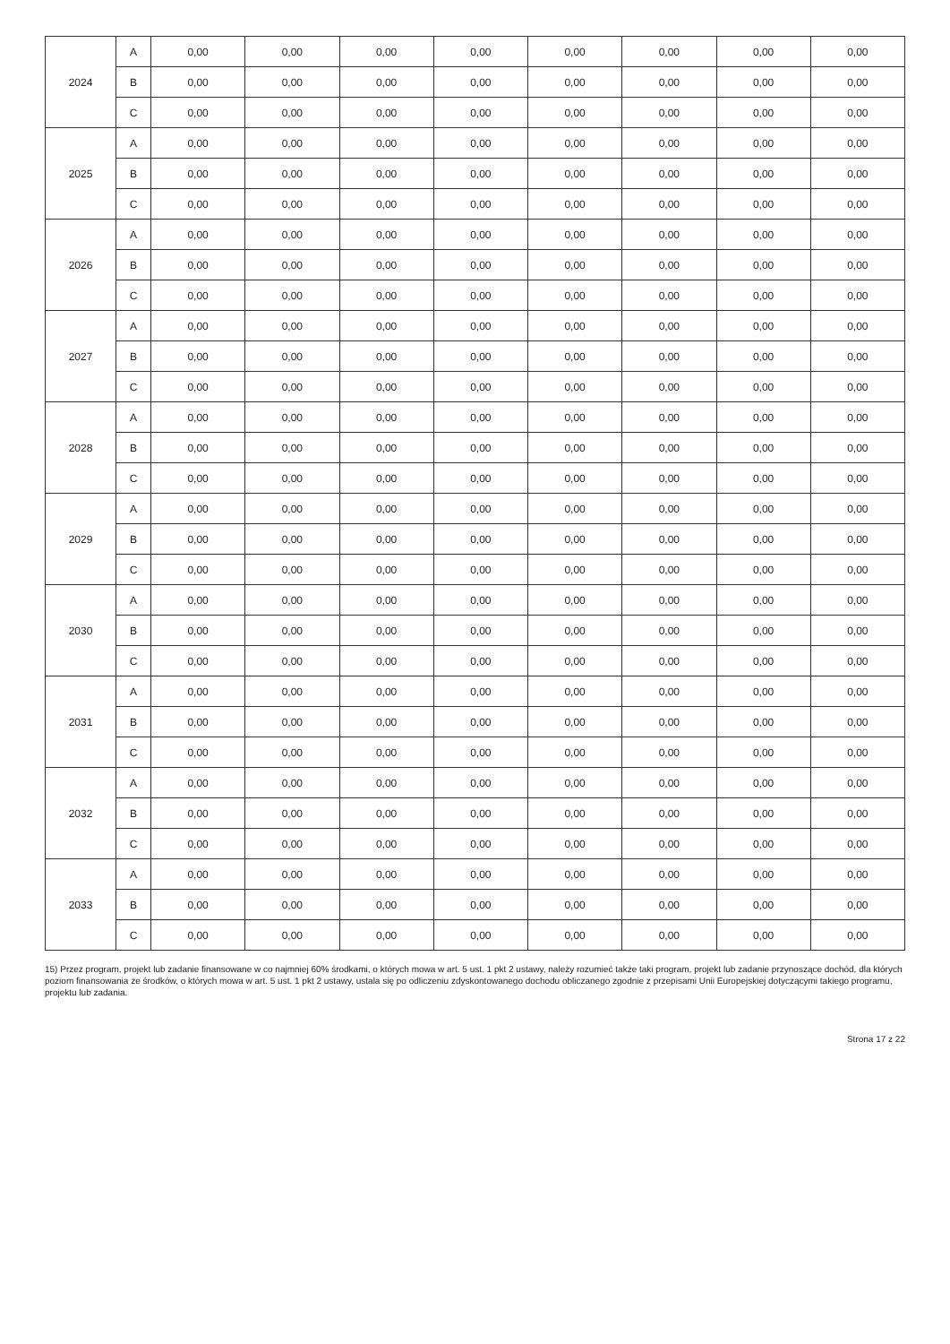| 2024 | A | 0,00 | 0,00 | 0,00 | 0,00 | 0,00 | 0,00 | 0,00 | 0,00 |
| | B | 0,00 | 0,00 | 0,00 | 0,00 | 0,00 | 0,00 | 0,00 | 0,00 |
| | C | 0,00 | 0,00 | 0,00 | 0,00 | 0,00 | 0,00 | 0,00 | 0,00 |
| 2025 | A | 0,00 | 0,00 | 0,00 | 0,00 | 0,00 | 0,00 | 0,00 | 0,00 |
| | B | 0,00 | 0,00 | 0,00 | 0,00 | 0,00 | 0,00 | 0,00 | 0,00 |
| | C | 0,00 | 0,00 | 0,00 | 0,00 | 0,00 | 0,00 | 0,00 | 0,00 |
| 2026 | A | 0,00 | 0,00 | 0,00 | 0,00 | 0,00 | 0,00 | 0,00 | 0,00 |
| | B | 0,00 | 0,00 | 0,00 | 0,00 | 0,00 | 0,00 | 0,00 | 0,00 |
| | C | 0,00 | 0,00 | 0,00 | 0,00 | 0,00 | 0,00 | 0,00 | 0,00 |
| 2027 | A | 0,00 | 0,00 | 0,00 | 0,00 | 0,00 | 0,00 | 0,00 | 0,00 |
| | B | 0,00 | 0,00 | 0,00 | 0,00 | 0,00 | 0,00 | 0,00 | 0,00 |
| | C | 0,00 | 0,00 | 0,00 | 0,00 | 0,00 | 0,00 | 0,00 | 0,00 |
| 2028 | A | 0,00 | 0,00 | 0,00 | 0,00 | 0,00 | 0,00 | 0,00 | 0,00 |
| | B | 0,00 | 0,00 | 0,00 | 0,00 | 0,00 | 0,00 | 0,00 | 0,00 |
| | C | 0,00 | 0,00 | 0,00 | 0,00 | 0,00 | 0,00 | 0,00 | 0,00 |
| 2029 | A | 0,00 | 0,00 | 0,00 | 0,00 | 0,00 | 0,00 | 0,00 | 0,00 |
| | B | 0,00 | 0,00 | 0,00 | 0,00 | 0,00 | 0,00 | 0,00 | 0,00 |
| | C | 0,00 | 0,00 | 0,00 | 0,00 | 0,00 | 0,00 | 0,00 | 0,00 |
| 2030 | A | 0,00 | 0,00 | 0,00 | 0,00 | 0,00 | 0,00 | 0,00 | 0,00 |
| | B | 0,00 | 0,00 | 0,00 | 0,00 | 0,00 | 0,00 | 0,00 | 0,00 |
| | C | 0,00 | 0,00 | 0,00 | 0,00 | 0,00 | 0,00 | 0,00 | 0,00 |
| 2031 | A | 0,00 | 0,00 | 0,00 | 0,00 | 0,00 | 0,00 | 0,00 | 0,00 |
| | B | 0,00 | 0,00 | 0,00 | 0,00 | 0,00 | 0,00 | 0,00 | 0,00 |
| | C | 0,00 | 0,00 | 0,00 | 0,00 | 0,00 | 0,00 | 0,00 | 0,00 |
| 2032 | A | 0,00 | 0,00 | 0,00 | 0,00 | 0,00 | 0,00 | 0,00 | 0,00 |
| | B | 0,00 | 0,00 | 0,00 | 0,00 | 0,00 | 0,00 | 0,00 | 0,00 |
| | C | 0,00 | 0,00 | 0,00 | 0,00 | 0,00 | 0,00 | 0,00 | 0,00 |
| 2033 | A | 0,00 | 0,00 | 0,00 | 0,00 | 0,00 | 0,00 | 0,00 | 0,00 |
| | B | 0,00 | 0,00 | 0,00 | 0,00 | 0,00 | 0,00 | 0,00 | 0,00 |
| | C | 0,00 | 0,00 | 0,00 | 0,00 | 0,00 | 0,00 | 0,00 | 0,00 |
15) Przez program, projekt lub zadanie finansowane w co najmniej 60% środkami, o których mowa w art. 5 ust. 1 pkt 2 ustawy, należy rozumieć także taki program, projekt lub zadanie przynoszące dochód, dla których poziom finansowania ze środków, o których mowa w art. 5 ust. 1 pkt 2 ustawy, ustala się po odliczeniu zdyskontowanego dochodu obliczanego zgodnie z przepisami Unii Europejskiej dotyczącymi takiego programu, projektu lub zadania.
Strona 17 z 22